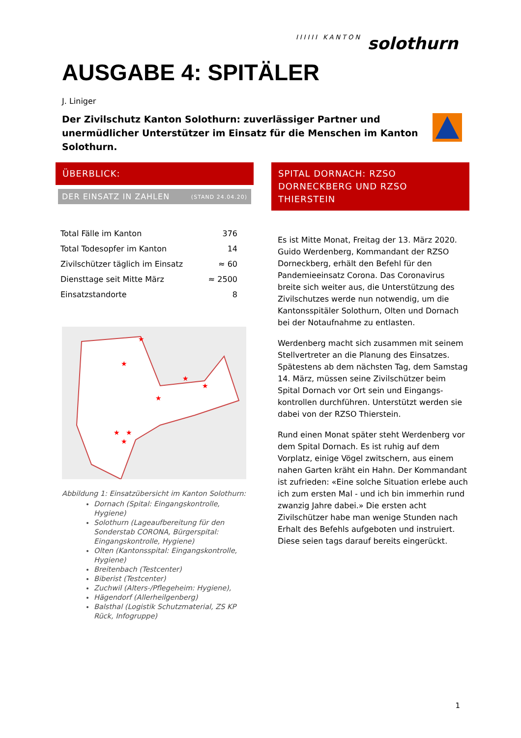IIIIII KANTON solothurn
AUSGABE 4: SPITÄLER
J. Liniger
Der Zivilschutz Kanton Solothurn: zuverlässiger Partner und unermüdlicher Unterstützer im Einsatz für die Menschen im Kanton Solothurn.
ÜBERBLICK:
DER EINSATZ IN ZAHLEN (STAND 24.04.20)
| Total Fälle im Kanton | 376 |
| Total Todesopfer im Kanton | 14 |
| Zivilschützer täglich im Einsatz | ≈ 60 |
| Diensttage seit Mitte März | ≈ 2500 |
| Einsatzstandorte | 8 |
★
★
★
★
★
★
★
★
Abbildung 1: Einsatzübersicht im Kanton Solothurn:
Dornach (Spital: Eingangskontrolle, Hygiene)
Solothurn (Lageaufbereitung für den Sonderstab CORONA, Bürgerspital: Eingangskontrolle, Hygiene)
Olten (Kantonsspital: Eingangskontrolle, Hygiene)
Breitenbach (Testcenter)
Biberist (Testcenter)
Zuchwil (Alters-/Pflegeheim: Hygiene),
Hägendorf (Allerheilgenberg)
Balsthal (Logistik Schutzmaterial, ZS KP Rück, Infogruppe)
SPITAL DORNACH: RZSO DORNECKBERG UND RZSO THIERSTEIN
Es ist Mitte Monat, Freitag der 13. März 2020. Guido Werdenberg, Kommandant der RZSO Dorneckberg, erhält den Befehl für den Pandemieeinsatz Corona. Das Coronavirus breite sich weiter aus, die Unterstützung des Zivilschutzes werde nun notwendig, um die Kantonsspitäler Solothurn, Olten und Dornach bei der Notaufnahme zu entlasten.
Werdenberg macht sich zusammen mit seinem Stellvertreter an die Planung des Einsatzes. Spätestens ab dem nächsten Tag, dem Samstag 14. März, müssen seine Zivilschützer beim Spital Dornach vor Ort sein und Eingangs-kontrollen durchführen. Unterstützt werden sie dabei von der RZSO Thierstein.
Rund einen Monat später steht Werdenberg vor dem Spital Dornach. Es ist ruhig auf dem Vorplatz, einige Vögel zwitschern, aus einem nahen Garten kräht ein Hahn. Der Kommandant ist zufrieden: «Eine solche Situation erlebe auch ich zum ersten Mal - und ich bin immerhin rund zwanzig Jahre dabei.» Die ersten acht Zivilschützer habe man wenige Stunden nach Erhalt des Befehls aufgeboten und instruiert. Diese seien tags darauf bereits eingerückt.
1